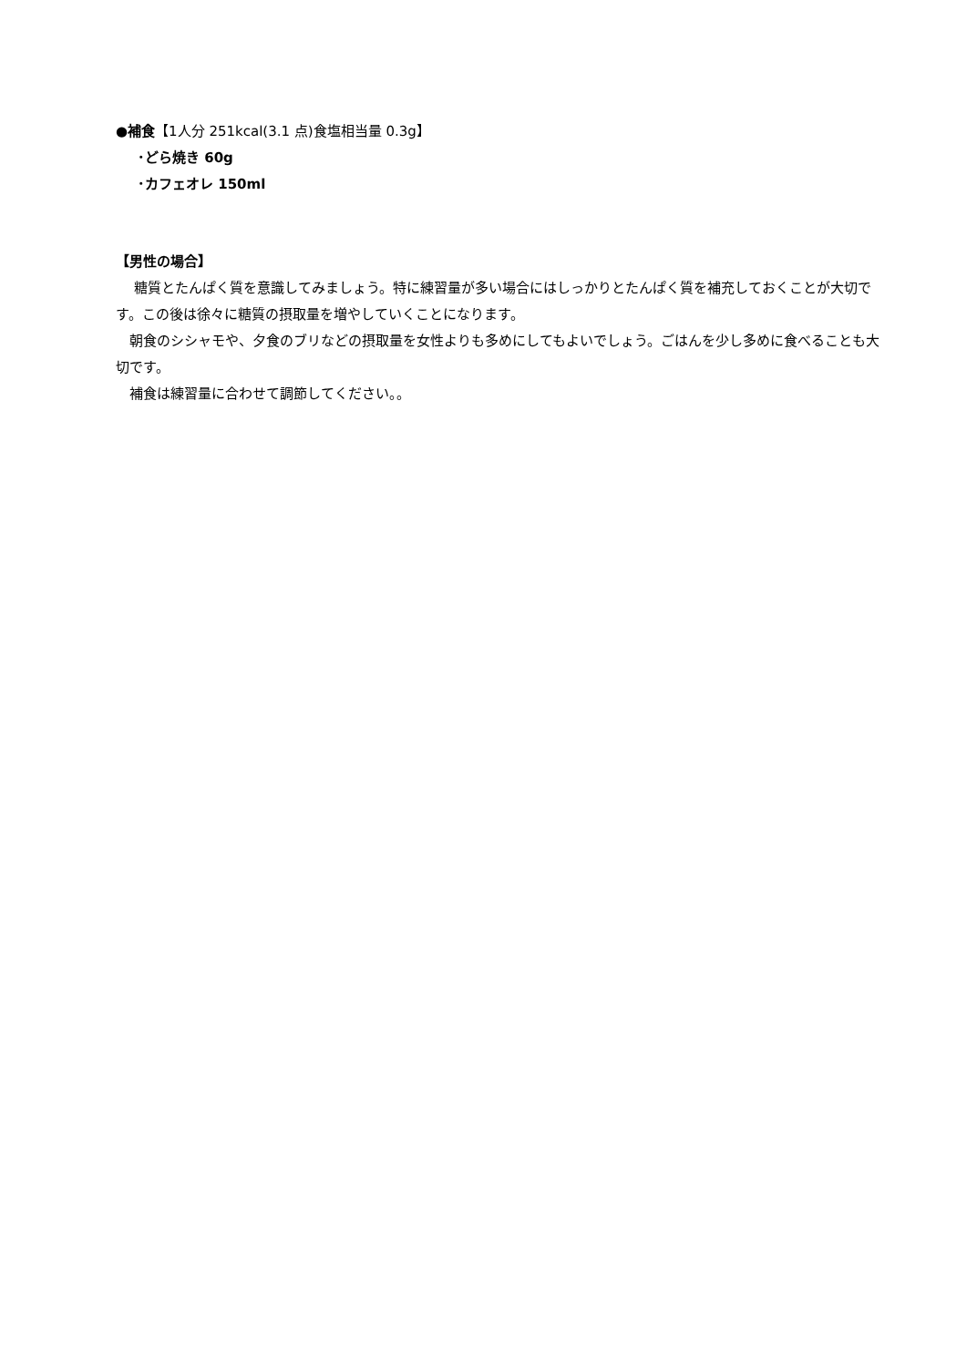●補食【1人分 251kcal(3.1 点)食塩相当量 0.3g】
･どら焼き 60g
･カフェオレ 150ml
【男性の場合】
　 糖質とたんぱく質を意識してみましょう。特に練習量が多い場合にはしっかりとたんぱく質を補充しておくことが大切です。この後は徐々に糖質の摂取量を増やしていくことになります。
　朝食のシシャモや、夕食のブリなどの摂取量を女性よりも多めにしてもよいでしょう。ごはんを少し多めに食べることも大切です。
　補食は練習量に合わせて調節してください。。